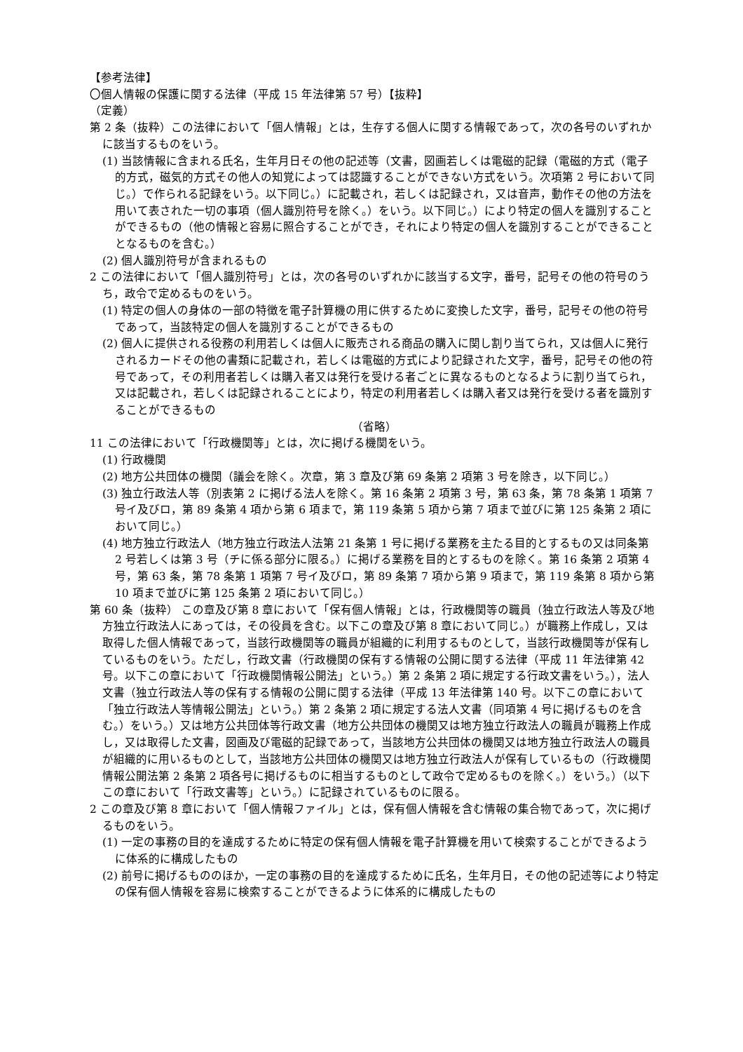【参考法律】
〇個人情報の保護に関する法律（平成 15 年法律第 57 号）【抜粋】
（定義）
第 2 条（抜粋）この法律において「個人情報」とは，生存する個人に関する情報であって，次の各号のいずれかに該当するものをいう。
(1) 当該情報に含まれる氏名，生年月日その他の記述等（文書，図画若しくは電磁的記録（電磁的方式（電子的方式，磁気的方式その他人の知覚によっては認識することができない方式をいう。次項第 2 号において同じ。）で作られる記録をいう。以下同じ。）に記載され，若しくは記録され，又は音声，動作その他の方法を用いて表された一切の事項（個人識別符号を除く。）をいう。以下同じ。）により特定の個人を識別することができるもの（他の情報と容易に照合することができ，それにより特定の個人を識別することができることとなるものを含む。）
(2) 個人識別符号が含まれるもの
2 この法律において「個人識別符号」とは，次の各号のいずれかに該当する文字，番号，記号その他の符号のうち，政令で定めるものをいう。
(1) 特定の個人の身体の一部の特徴を電子計算機の用に供するために変換した文字，番号，記号その他の符号であって，当該特定の個人を識別することができるもの
(2) 個人に提供される役務の利用若しくは個人に販売される商品の購入に関し割り当てられ，又は個人に発行されるカードその他の書類に記載され，若しくは電磁的方式により記録された文字，番号，記号その他の符号であって，その利用者若しくは購入者又は発行を受ける者ごとに異なるものとなるように割り当てられ，又は記載され，若しくは記録されることにより，特定の利用者若しくは購入者又は発行を受ける者を識別することができるもの
（省略）
11 この法律において「行政機関等」とは，次に掲げる機関をいう。
(1) 行政機関
(2) 地方公共団体の機関（議会を除く。次章，第 3 章及び第 69 条第 2 項第 3 号を除き，以下同じ。）
(3) 独立行政法人等（別表第 2 に掲げる法人を除く。第 16 条第 2 項第 3 号，第 63 条，第 78 条第 1 項第 7 号イ及びロ，第 89 条第 4 項から第 6 項まで，第 119 条第 5 項から第 7 項まで並びに第 125 条第 2 項において同じ。）
(4) 地方独立行政法人（地方独立行政法人法第 21 条第 1 号に掲げる業務を主たる目的とするもの又は同条第 2 号若しくは第 3 号（チに係る部分に限る。）に掲げる業務を目的とするものを除く。第 16 条第 2 項第 4 号，第 63 条，第 78 条第 1 項第 7 号イ及びロ，第 89 条第 7 項から第 9 項まで，第 119 条第 8 項から第 10 項まで並びに第 125 条第 2 項において同じ。）
第 60 条（抜粋） この章及び第 8 章において「保有個人情報」とは，行政機関等の職員（独立行政法人等及び地方独立行政法人にあっては，その役員を含む。以下この章及び第 8 章において同じ。）が職務上作成し，又は取得した個人情報であって，当該行政機関等の職員が組織的に利用するものとして，当該行政機関等が保有しているものをいう。ただし，行政文書（行政機関の保有する情報の公開に関する法律（平成 11 年法律第 42 号。以下この章において「行政機関情報公開法」という。）第 2 条第 2 項に規定する行政文書をいう。），法人文書（独立行政法人等の保有する情報の公開に関する法律（平成 13 年法律第 140 号。以下この章において「独立行政法人等情報公開法」という。）第 2 条第 2 項に規定する法人文書（同項第 4 号に掲げるものを含む。）をいう。）又は地方公共団体等行政文書（地方公共団体の機関又は地方独立行政法人の職員が職務上作成し，又は取得した文書，図画及び電磁的記録であって，当該地方公共団体の機関又は地方独立行政法人の職員が組織的に用いるものとして，当該地方公共団体の機関又は地方独立行政法人が保有しているもの（行政機関情報公開法第 2 条第 2 項各号に掲げるものに相当するものとして政令で定めるものを除く。）をいう。）（以下この章において「行政文書等」という。）に記録されているものに限る。
2 この章及び第 8 章において「個人情報ファイル」とは，保有個人情報を含む情報の集合物であって，次に掲げるものをいう。
(1) 一定の事務の目的を達成するために特定の保有個人情報を電子計算機を用いて検索することができるように体系的に構成したもの
(2) 前号に掲げるもののほか，一定の事務の目的を達成するために氏名，生年月日，その他の記述等により特定の保有個人情報を容易に検索することができるように体系的に構成したもの